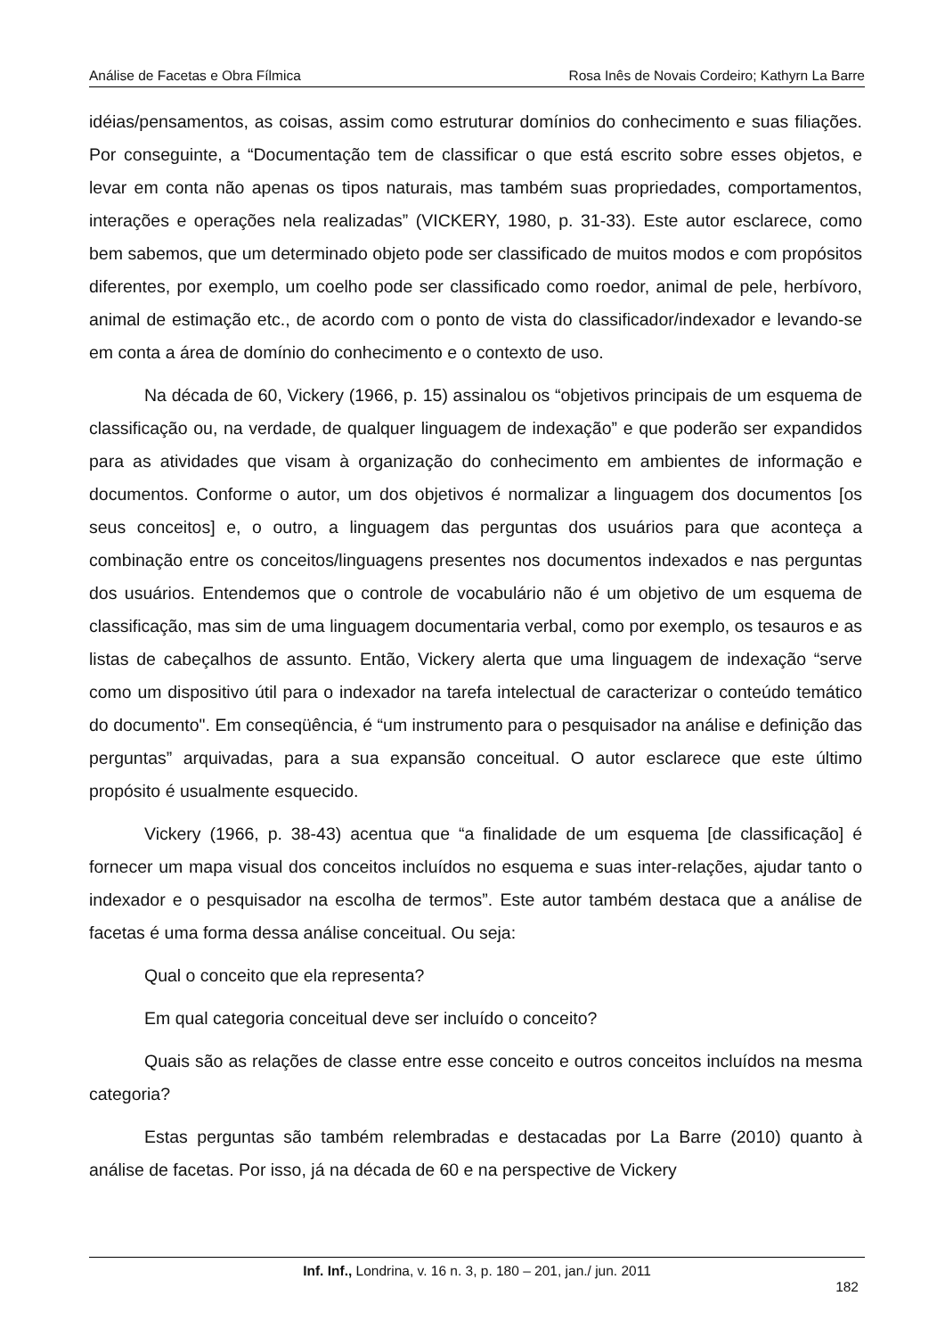Análise de Facetas e Obra Fílmica Rosa Inês de Novais Cordeiro; Kathyrn La Barre
idéias/pensamentos, as coisas, assim como estruturar domínios do conhecimento e suas filiações. Por conseguinte, a “Documentação tem de classificar o que está escrito sobre esses objetos, e levar em conta não apenas os tipos naturais, mas também suas propriedades, comportamentos, interações e operações nela realizadas” (VICKERY, 1980, p. 31-33). Este autor esclarece, como bem sabemos, que um determinado objeto pode ser classificado de muitos modos e com propósitos diferentes, por exemplo, um coelho pode ser classificado como roedor, animal de pele, herbívoro, animal de estimação etc., de acordo com o ponto de vista do classificador/indexador e levando-se em conta a área de domínio do conhecimento e o contexto de uso.
Na década de 60, Vickery (1966, p. 15) assinalou os “objetivos principais de um esquema de classificação ou, na verdade, de qualquer linguagem de indexação” e que poderão ser expandidos para as atividades que visam à organização do conhecimento em ambientes de informação e documentos. Conforme o autor, um dos objetivos é normalizar a linguagem dos documentos [os seus conceitos] e, o outro, a linguagem das perguntas dos usuários para que aconteça a combinação entre os conceitos/linguagens presentes nos documentos indexados e nas perguntas dos usuários. Entendemos que o controle de vocabulário não é um objetivo de um esquema de classificação, mas sim de uma linguagem documentaria verbal, como por exemplo, os tesauros e as listas de cabeçalhos de assunto. Então, Vickery alerta que uma linguagem de indexação “serve como um dispositivo útil para o indexador na tarefa intelectual de caracterizar o conteúdo temático do documento". Em conseqüência, é “um instrumento para o pesquisador na análise e definição das perguntas” arquivadas, para a sua expansão conceitual. O autor esclarece que este último propósito é usualmente esquecido.
Vickery (1966, p. 38-43) acentua que “a finalidade de um esquema [de classificação] é fornecer um mapa visual dos conceitos incluídos no esquema e suas inter-relações, ajudar tanto o indexador e o pesquisador na escolha de termos”. Este autor também destaca que a análise de facetas é uma forma dessa análise conceitual. Ou seja:
Qual o conceito que ela representa?
Em qual categoria conceitual deve ser incluído o conceito?
Quais são as relações de classe entre esse conceito e outros conceitos incluídos na mesma categoria?
Estas perguntas são também relembradas e destacadas por La Barre (2010) quanto à análise de facetas. Por isso, já na década de 60 e na perspective de Vickery
Inf. Inf., Londrina, v. 16 n. 3, p. 180 – 201, jan./ jun. 2011
182